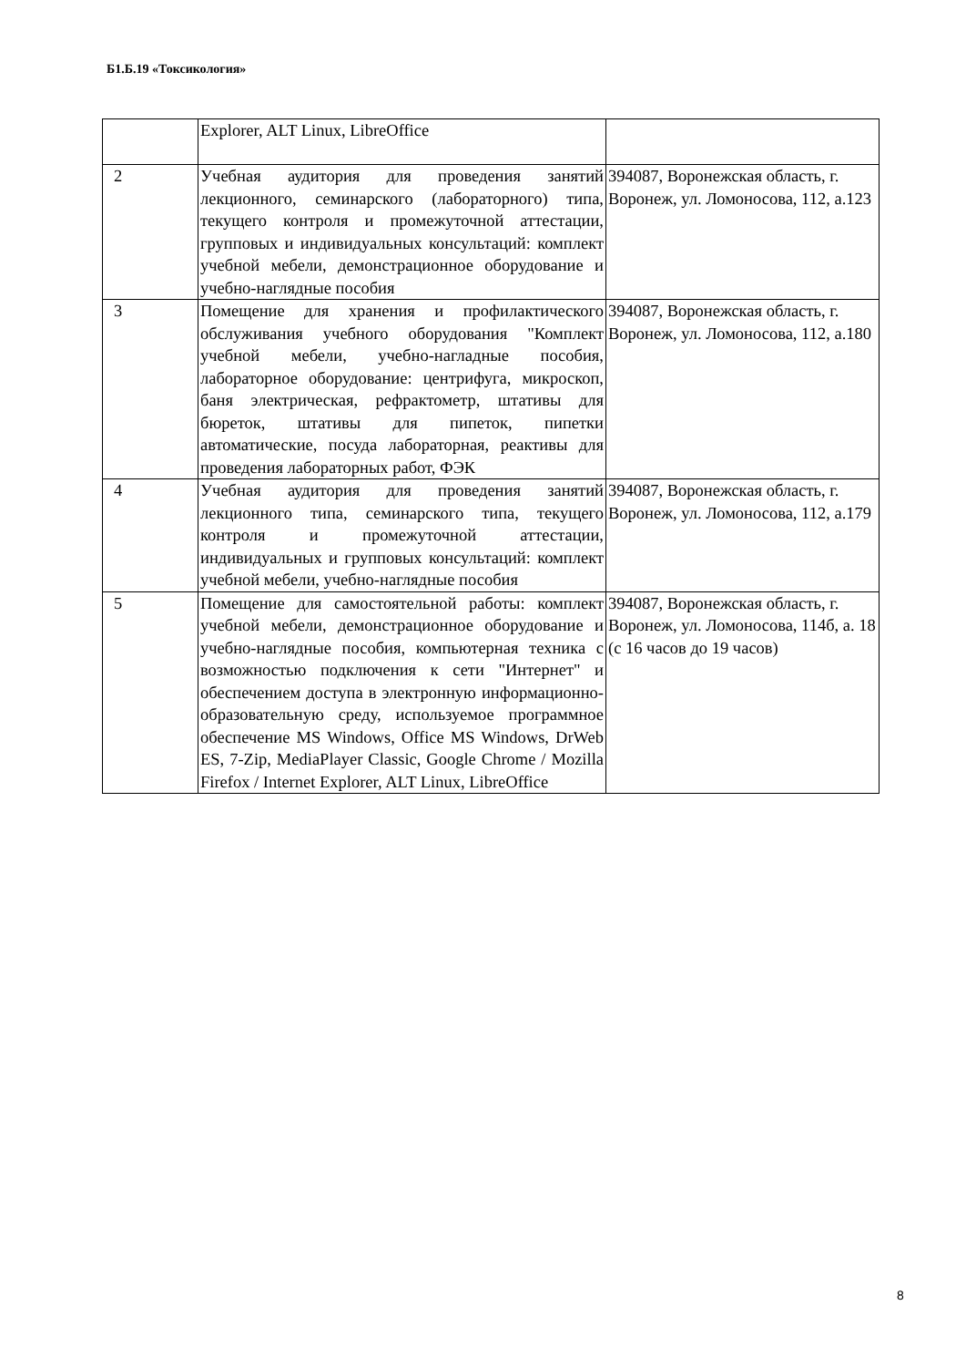Б1.Б.19 «Токсикология»
| | Explorer, ALT Linux, LibreOffice | |
| 2 | Учебная аудитория для проведения занятий лекционного, семинарского (лабораторного) типа, текущего контроля и промежуточной аттестации, групповых и индивидуальных консультаций: комплект учебной мебели, демонстрационное оборудование и учебно-наглядные пособия | 394087, Воронежская область, г. Воронеж, ул. Ломоносова, 112, а.123 |
| 3 | Помещение для хранения и профилактического обслуживания учебного оборудования "Комплект учебной мебели, учебно-нагладные пособия, лабораторное оборудование: центрифуга, микроскоп, баня электрическая, рефрактометр, штативы для бюреток, штативы для пипеток, пипетки автоматические, посуда лабораторная, реактивы для проведения лабораторных работ, ФЭК | 394087, Воронежская область, г. Воронеж, ул. Ломоносова, 112, а.180 |
| 4 | Учебная аудитория для проведения занятий лекционного типа, семинарского типа, текущего контроля и промежуточной аттестации, индивидуальных и групповых консультаций: комплект учебной мебели, учебно-наглядные пособия | 394087, Воронежская область, г. Воронеж, ул. Ломоносова, 112, а.179 |
| 5 | Помещение для самостоятельной работы: комплект учебной мебели, демонстрационное оборудование и учебно-наглядные пособия, компьютерная техника с возможностью подключения к сети "Интернет" и обеспечением доступа в электронную информационно-образовательную среду, используемое программное обеспечение MS Windows, Office MS Windows, DrWeb ES, 7-Zip, MediaPlayer Classic, Google Chrome / Mozilla Firefox / Internet Explorer, ALT Linux, LibreOffice | 394087, Воронежская область, г. Воронеж, ул. Ломоносова, 114б, а. 18 (с 16 часов до 19 часов) |
8